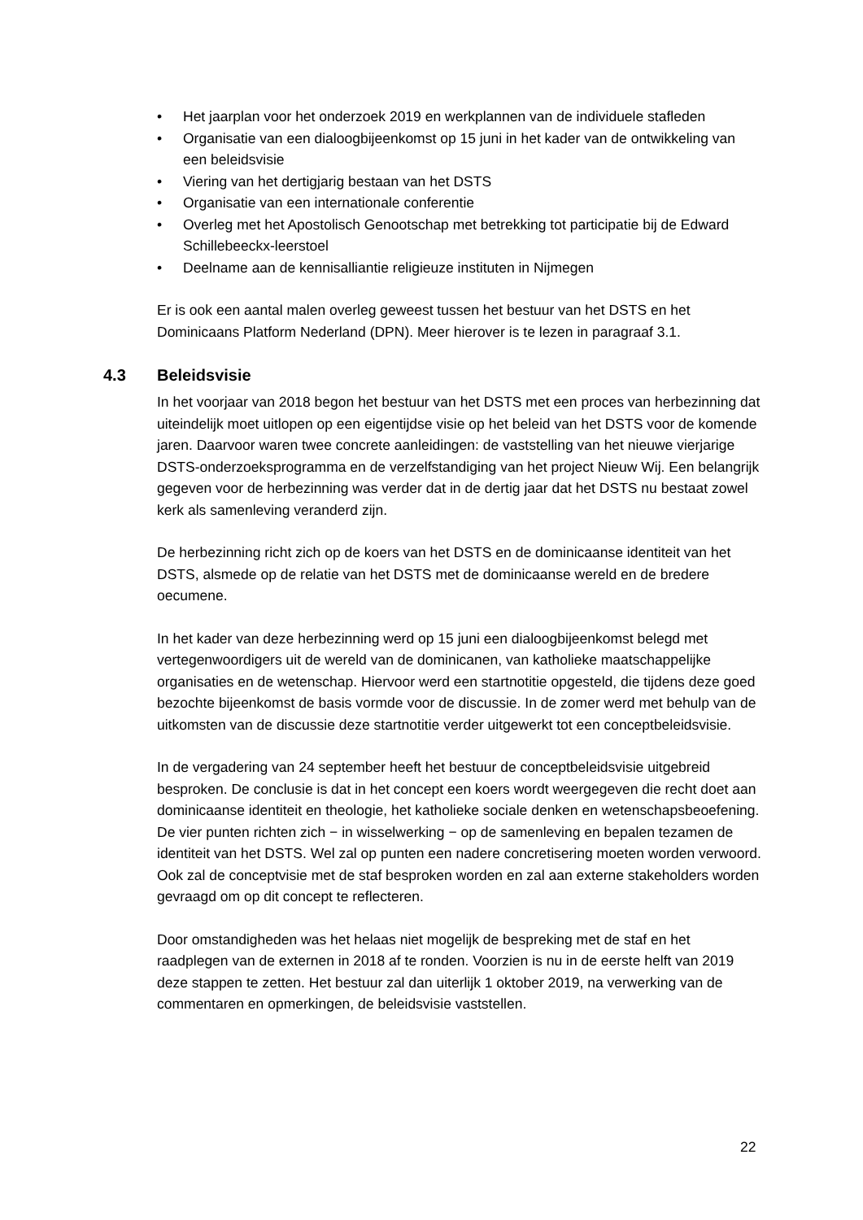• Het jaarplan voor het onderzoek 2019 en werkplannen van de individuele stafleden
• Organisatie van een dialoogbijeenkomst op 15 juni in het kader van de ontwikkeling van een beleidsvisie
• Viering van het dertigjarig bestaan van het DSTS
• Organisatie van een internationale conferentie
• Overleg met het Apostolisch Genootschap met betrekking tot participatie bij de Edward Schillebeeckx-leerstoel
• Deelname aan de kennisalliantie religieuze instituten in Nijmegen
Er is ook een aantal malen overleg geweest tussen het bestuur van het DSTS en het Dominicaans Platform Nederland (DPN). Meer hierover is te lezen in paragraaf 3.1.
4.3 Beleidsvisie
In het voorjaar van 2018 begon het bestuur van het DSTS met een proces van herbezinning dat uiteindelijk moet uitlopen op een eigentijdse visie op het beleid van het DSTS voor de komende jaren. Daarvoor waren twee concrete aanleidingen: de vaststelling van het nieuwe vierjarige DSTS-onderzoeksprogramma en de verzelfstandiging van het project Nieuw Wij. Een belangrijk gegeven voor de herbezinning was verder dat in de dertig jaar dat het DSTS nu bestaat zowel kerk als samenleving veranderd zijn.
De herbezinning richt zich op de koers van het DSTS en de dominicaanse identiteit van het DSTS, alsmede op de relatie van het DSTS met de dominicaanse wereld en de bredere oecumene.
In het kader van deze herbezinning werd op 15 juni een dialoogbijeenkomst belegd met vertegenwoordigers uit de wereld van de dominicanen, van katholieke maatschappelijke organisaties en de wetenschap. Hiervoor werd een startnotitie opgesteld, die tijdens deze goed bezochte bijeenkomst de basis vormde voor de discussie. In de zomer werd met behulp van de uitkomsten van de discussie deze startnotitie verder uitgewerkt tot een conceptbeleidsvisie.
In de vergadering van 24 september heeft het bestuur de conceptbeleidsvisie uitgebreid besproken. De conclusie is dat in het concept een koers wordt weergegeven die recht doet aan dominicaanse identiteit en theologie, het katholieke sociale denken en wetenschapsbeoefening. De vier punten richten zich − in wisselwerking − op de samenleving en bepalen tezamen de identiteit van het DSTS. Wel zal op punten een nadere concretisering moeten worden verwoord. Ook zal de conceptvisie met de staf besproken worden en zal aan externe stakeholders worden gevraagd om op dit concept te reflecteren.
Door omstandigheden was het helaas niet mogelijk de bespreking met de staf en het raadplegen van de externen in 2018 af te ronden. Voorzien is nu in de eerste helft van 2019 deze stappen te zetten. Het bestuur zal dan uiterlijk 1 oktober 2019, na verwerking van de commentaren en opmerkingen, de beleidsvisie vaststellen.
22